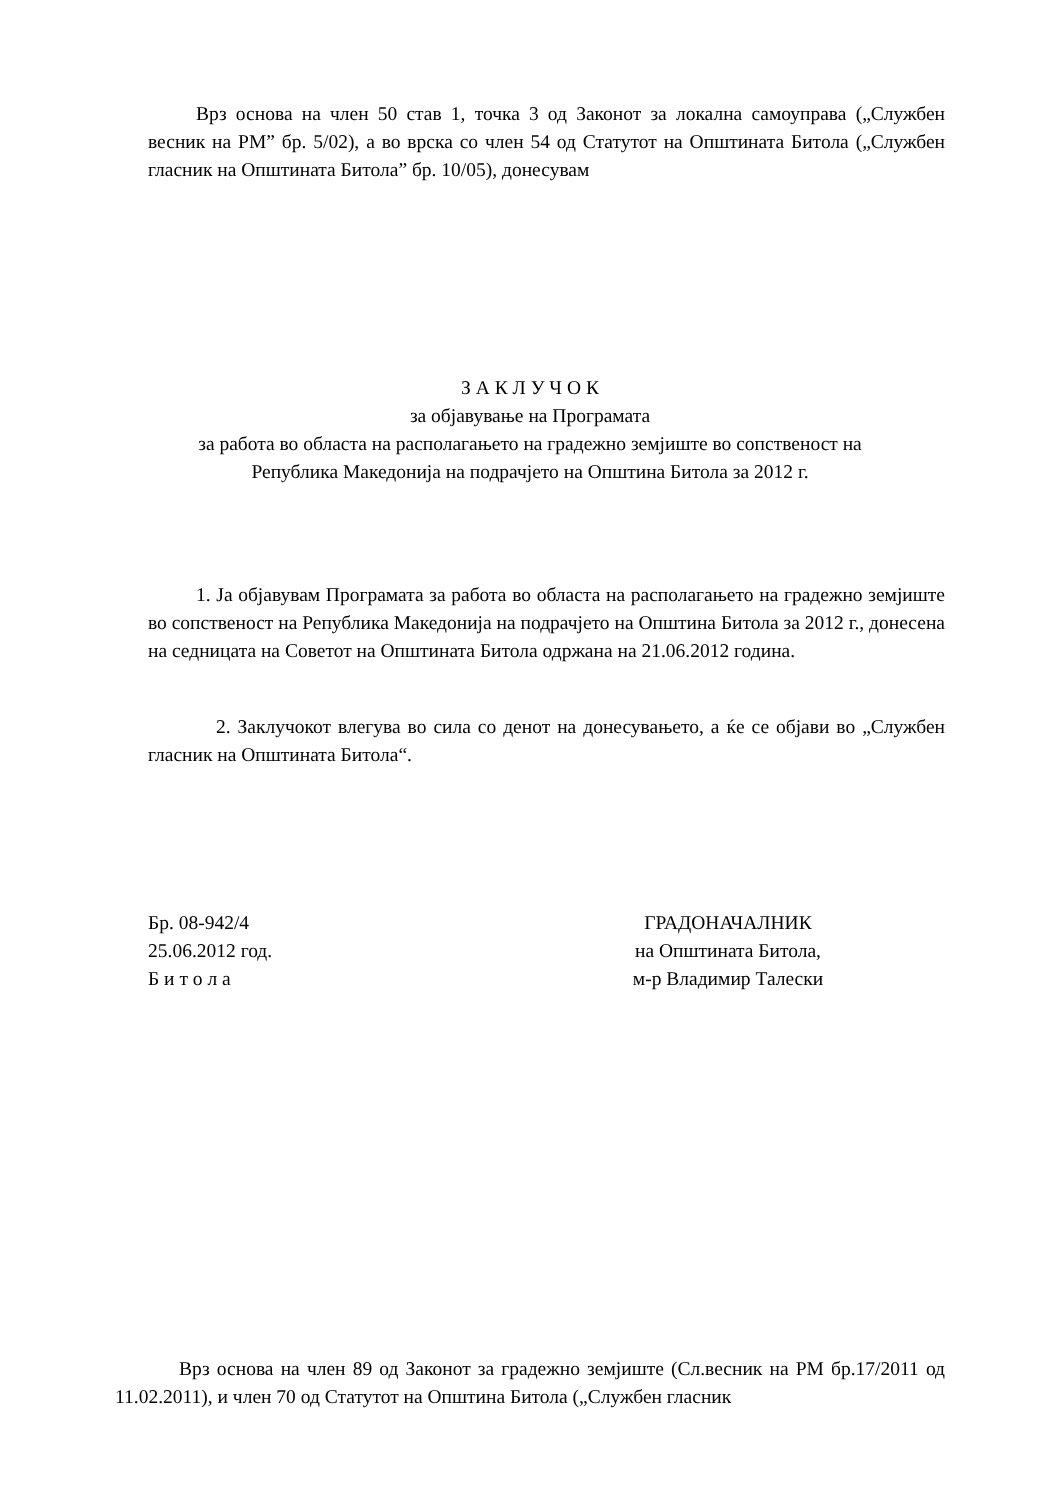Врз основа на член 50 став 1, точка 3 од Законот за локална самоуправа („Службен весник на РМ” бр. 5/02), а во врска со член 54 од Статутот на Општината Битола („Службен гласник на Општината Битола” бр. 10/05), донесувам
З А К Л У Ч О К
за објавување на Програмата
за работа во областа на располагањето на градежно земјиште во сопственост на
Република Македонија на подрачјето на Општина Битола за 2012 г.
1. Ја објавувам Програмата за работа во областа на располагањето на градежно земјиште во сопственост на Република Македонија на подрачјето на Општина Битола за 2012 г., донесена на седницата на Советот на Општината Битола одржана на 21.06.2012 година.
2. Заклучокот влегува во сила со денот на донесувањето, а ќе се објави во „Службен гласник на Општината Битола“.
Бр. 08-942/4
25.06.2012 год.
Б и т о л а
ГРАДОНАЧАЛНИК
на Општината Битола,
м-р Владимир Талески
Врз основа на член 89 од Законот за градежно земјиште (Сл.весник на РМ бр.17/2011 од 11.02.2011), и член 70 од Статутот на Општина Битола („Службен гласник